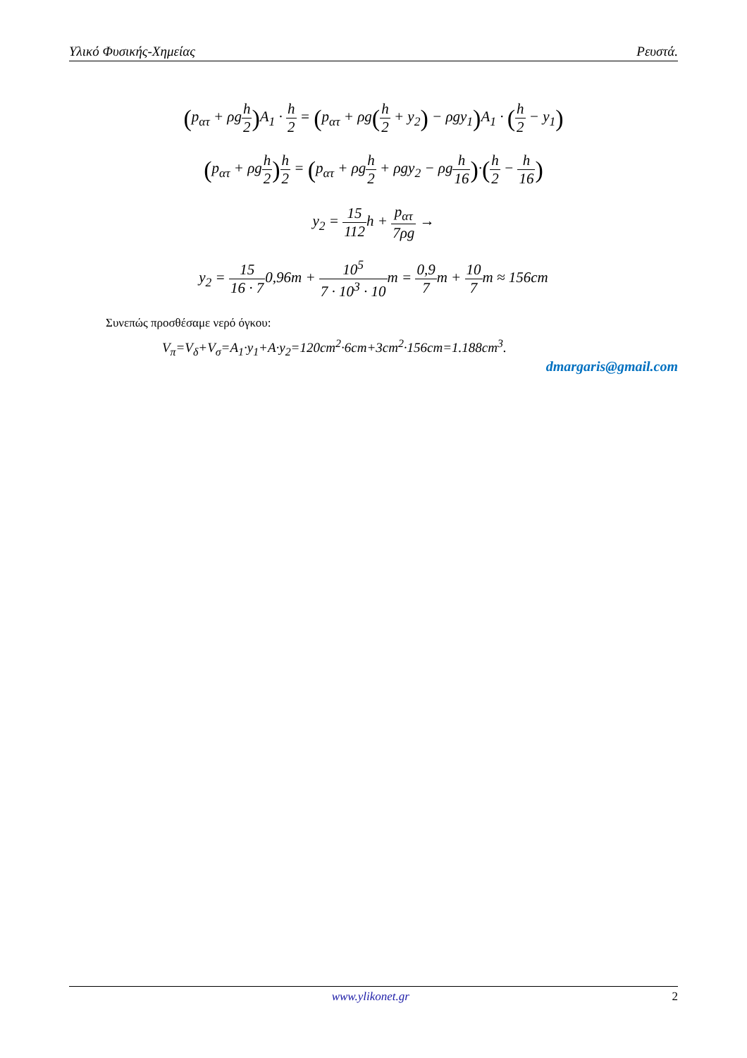Υλικό Φυσικής-Χημείας Ρευστά.
(p<sub>ατ</sub> + ρgh 2) A<sub>1</sub> · h 2 = (p<sub>ατ</sub> + ρg(h 2 + y<sub>2</sub>) − ρgy<sub>1</sub>) A<sub>1</sub> · (h 2 − y<sub>1</sub>)
(p<sub>ατ</sub> + ρgh 2) h 2 = (p<sub>ατ</sub> + ρgh 2 + ρgy<sub>2</sub> − ρgh 16)·(h 2 − h 16)
y<sub>2</sub> = 15 112h + p<sub>ατ</sub> 7ρg →
y<sub>2</sub> = 15 16 · 70,96m + 10<sup>5</sup> 7 · 10<sup>3</sup> · 10m = 0,9 7m + 10 7m ≈ 156cm
Συνεπώς προσθέσαμε νερό όγκου:
V<sub>π</sub>=V<sub>δ</sub>+V<sub>σ</sub>=A<sub>1</sub>·y<sub>1</sub>+A·y<sub>2</sub>=120cm<sup>2</sup>·6cm+3cm<sup>2</sup>·156cm=1.188cm<sup>3</sup>.
dmargaris@gmail.com
www.ylikonet.gr 2